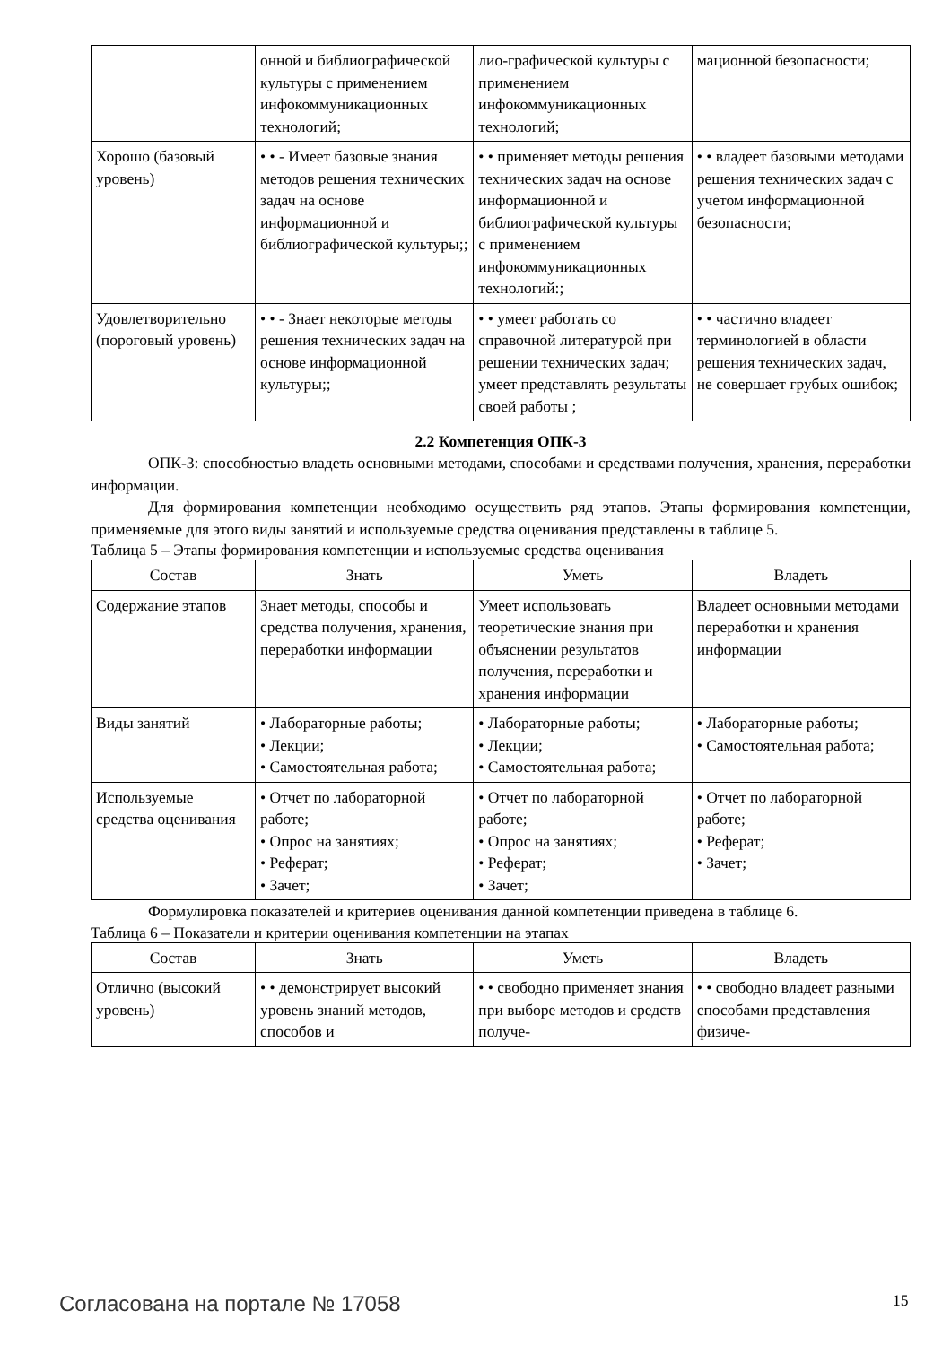| | онной и библиографической культуры с применением инфокоммуникационных технологий; | лио-графической культуры с применением инфокоммуникационных технологий; | мационной безопасности; |
| Хорошо (базовый уровень) | • • - Имеет базовые знания методов решения технических задач на основе информационной и библиографической культуры;; | • • применяет методы решения технических задач на основе информационной и библиографической культуры с применением инфокоммуникационных технологий:; | • • владеет базовыми методами решения технических задач с учетом информационной безопасности; |
| Удовлетворительно (пороговый уровень) | • • - Знает некоторые методы решения технических задач на основе информационной культуры;; | • • умеет работать со справочной литературой при решении технических задач; умеет представлять результаты своей работы ; | • • частично владеет терминологией в области решения технических задач, не совершает грубых ошибок; |
2.2 Компетенция ОПК-3
ОПК-3: способностью владеть основными методами, способами и средствами получения, хранения, переработки информации.
Для формирования компетенции необходимо осуществить ряд этапов. Этапы формирования компетенции, применяемые для этого виды занятий и используемые средства оценивания представлены в таблице 5.
Таблица 5 – Этапы формирования компетенции и используемые средства оценивания
| Состав | Знать | Уметь | Владеть |
| --- | --- | --- | --- |
| Содержание этапов | Знает методы, способы и средства получения, хранения, переработки информации | Умеет использовать теоретические знания при объяснении результатов получения, переработки и хранения информации | Владеет основными методами переработки и хранения информации |
| Виды занятий | • Лабораторные работы; • Лекции; • Самостоятельная работа; | • Лабораторные работы; • Лекции; • Самостоятельная работа; | • Лабораторные работы; • Самостоятельная работа; |
| Используемые средства оценивания | • Отчет по лабораторной работе; • Опрос на занятиях; • Реферат; • Зачет; | • Отчет по лабораторной работе; • Опрос на занятиях; • Реферат; • Зачет; | • Отчет по лабораторной работе; • Реферат; • Зачет; |
Формулировка показателей и критериев оценивания данной компетенции приведена в таблице 6.
Таблица 6 – Показатели и критерии оценивания компетенции на этапах
| Состав | Знать | Уметь | Владеть |
| --- | --- | --- | --- |
| Отлично (высокий уровень) | • • демонстрирует высокий уровень знаний методов, способов и | • • свободно применяет знания при выборе методов и средств получе- | • • свободно владеет разными способами представления физиче- |
Согласована на портале № 17058 15